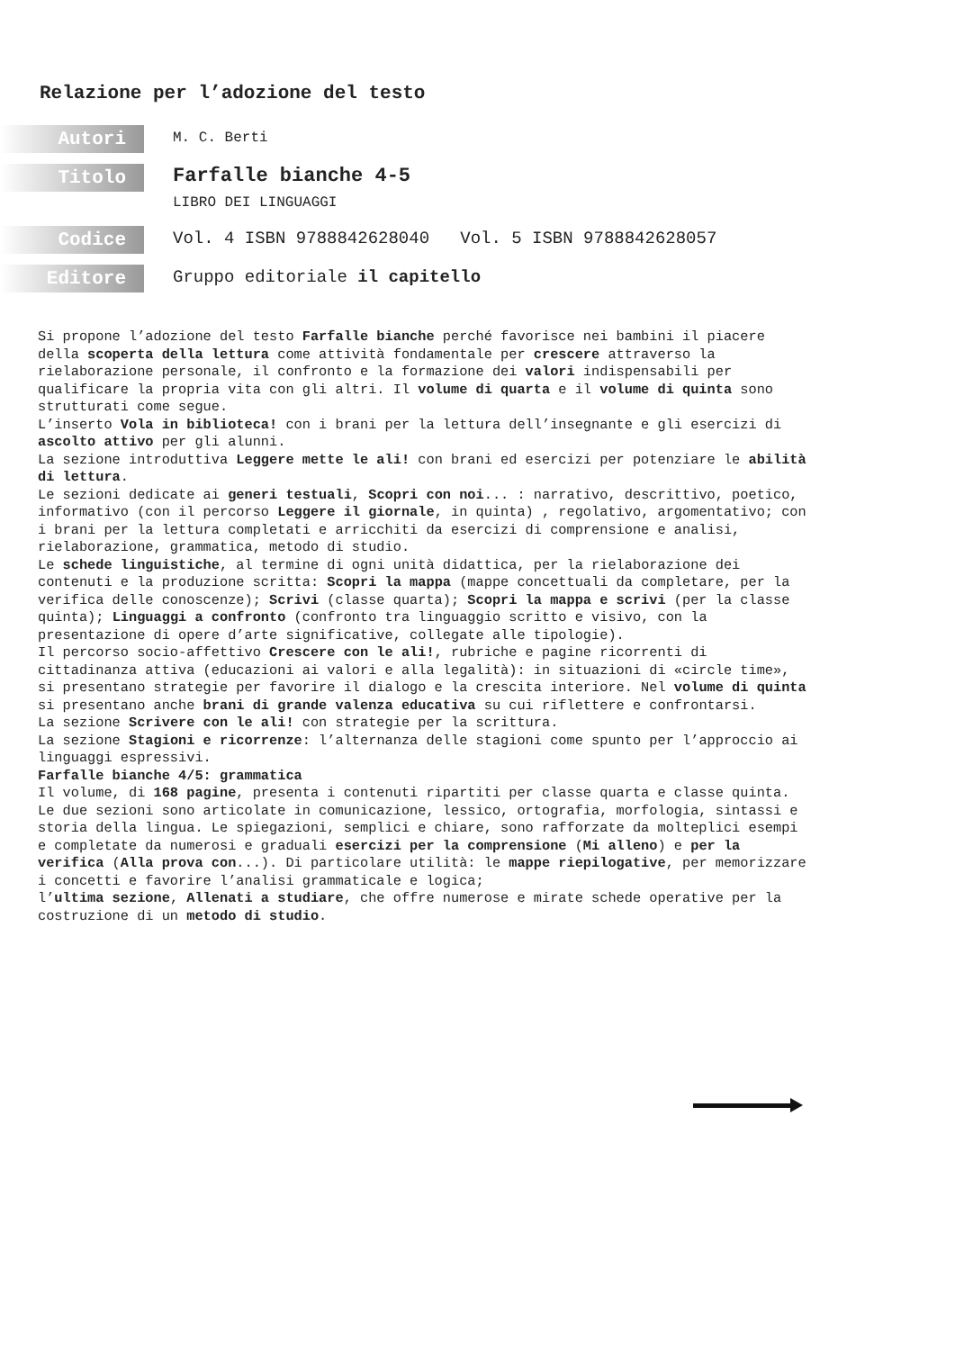Relazione per l’adozione del testo
Autori
M. C. Berti
Titolo
Farfalle bianche 4-5
LIBRO DEI LINGUAGGI
Codice
Vol. 4 ISBN 9788842628040 Vol. 5 ISBN 9788842628057
Editore
Gruppo editoriale il capitello
Si propone l’adozione del testo Farfalle bianche perché favorisce nei bambini il piacere della scoperta della lettura come attività fondamentale per crescere attraverso la rielaborazione personale, il confronto e la formazione dei valori indispensabili per qualificare la propria vita con gli altri. Il volume di quarta e il volume di quinta sono strutturati come segue.
L’inserto Vola in biblioteca! con i brani per la lettura dell’insegnante e gli esercizi di ascolto attivo per gli alunni.
La sezione introduttiva Leggere mette le ali! con brani ed esercizi per potenziare le abilità di lettura.
Le sezioni dedicate ai generi testuali, Scopri con noi... : narrativo, descrittivo, poetico, informativo (con il percorso Leggere il giornale, in quinta) , regolativo, argomentativo; con i brani per la lettura completati e arricchiti da esercizi di comprensione e analisi, rielaborazione, grammatica, metodo di studio.
Le schede linguistiche, al termine di ogni unità didattica, per la rielaborazione dei contenuti e la produzione scritta: Scopri la mappa (mappe concettuali da completare, per la verifica delle conoscenze); Scrivi (classe quarta); Scopri la mappa e scrivi (per la classe quinta); Linguaggi a confronto (confronto tra linguaggio scritto e visivo, con la presentazione di opere d’arte significative, collegate alle tipologie).
Il percorso socio-affettivo Crescere con le ali!, rubriche e pagine ricorrenti di cittadinanza attiva (educazioni ai valori e alla legalità): in situazioni di «circle time», si presentano strategie per favorire il dialogo e la crescita interiore. Nel volume di quinta si presentano anche brani di grande valenza educativa su cui riflettere e confrontarsi.
La sezione Scrivere con le ali! con strategie per la scrittura.
La sezione Stagioni e ricorrenze: l’alternanza delle stagioni come spunto per l’approccio ai linguaggi espressivi.
Farfalle bianche 4/5: grammatica
Il volume, di 168 pagine, presenta i contenuti ripartiti per classe quarta e classe quinta. Le due sezioni sono articolate in comunicazione, lessico, ortografia, morfologia, sintassi e storia della lingua. Le spiegazioni, semplici e chiare, sono rafforzate da molteplici esempi e completate da numerosi e graduali esercizi per la comprensione (Mi alleno) e per la verifica (Alla prova con...). Di particolare utilità: le mappe riepilogative, per memorizzare i concetti e favorire l’analisi grammaticale e logica;
l’ultima sezione, Allenati a studiare, che offre numerose e mirate schede operative per la costruzione di un metodo di studio.